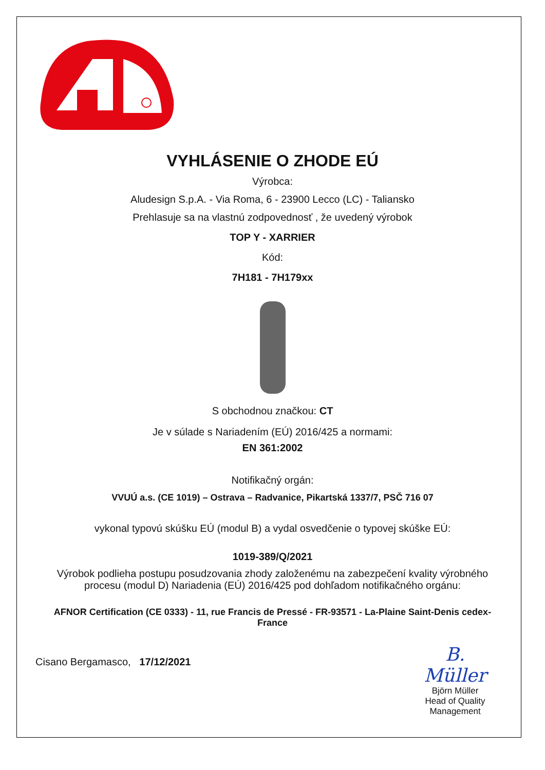VYHLÁSENIE O ZHODE EÚ
Výrobca:
Aludesign S.p.A. - Via Roma, 6 - 23900 Lecco (LC) - Taliansko
Prehlasuje sa na vlastnú zodpovednosť , že uvedený výrobok
TOP Y - XARRIER
Kód:
7H181 - 7H179xx
S obchodnou značkou: CT
Je v súlade s Nariadením (EÚ) 2016/425 a normami:
EN 361:2002
Notifikačný orgán:
VVUÚ a.s. (CE 1019) – Ostrava – Radvanice, Pikartská 1337/7, PSČ 716 07
vykonal typovú skúšku EÚ (modul B) a vydal osvedčenie o typovej skúške EÚ:
1019-389/Q/2021
Výrobok podlieha postupu posudzovania zhody založenému na zabezpečení kvality výrobného procesu (modul D) Nariadenia (EÚ) 2016/425 pod dohľadom notifikačného orgánu:
AFNOR Certification (CE 0333) - 11, rue Francis de Pressé - FR-93571 - La-Plaine Saint-Denis cedex-France
Cisano Bergamasco, 17/12/2021
B. Müller
Björn Müller
Head of Quality Management